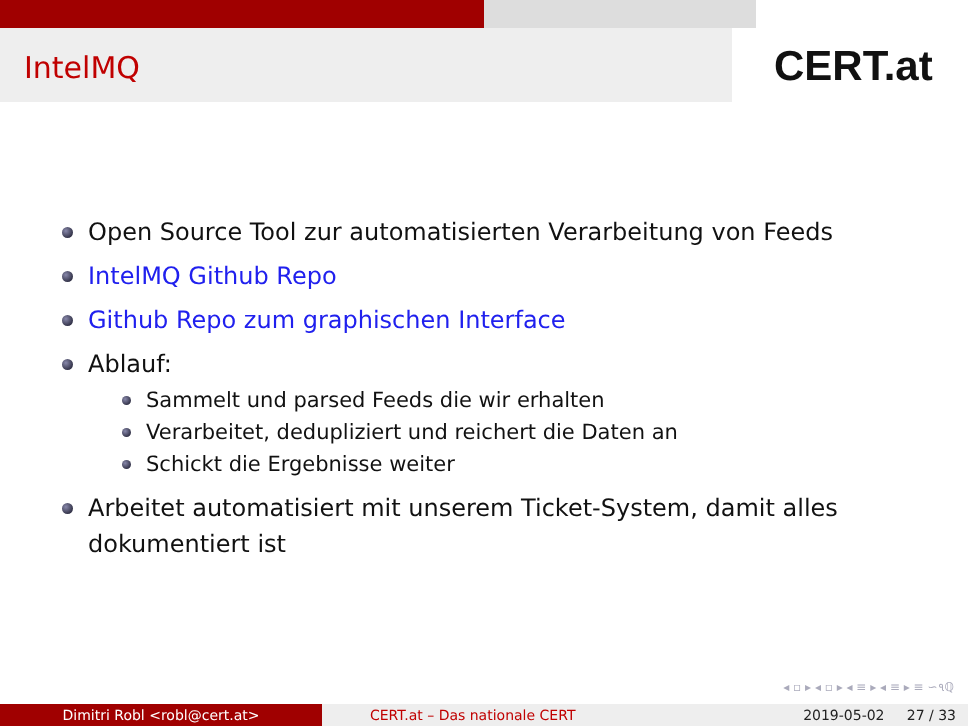IntelMQ
CERT.at
Open Source Tool zur automatisierten Verarbeitung von Feeds
IntelMQ Github Repo
Github Repo zum graphischen Interface
Ablauf:
Sammelt und parsed Feeds die wir erhalten
Verarbeitet, dedupliziert und reichert die Daten an
Schickt die Ergebnisse weiter
Arbeitet automatisiert mit unserem Ticket-System, damit alles dokumentiert ist
◂ ▫ ▸ ◂ ▫ ▸ ◂ ≡ ▸ ◂ ≡ ▸ ≡ ∽૧ℚ
Dimitri Robl <robl@cert.at> CERT.at – Das nationale CERT 2019-05-02 27 / 33